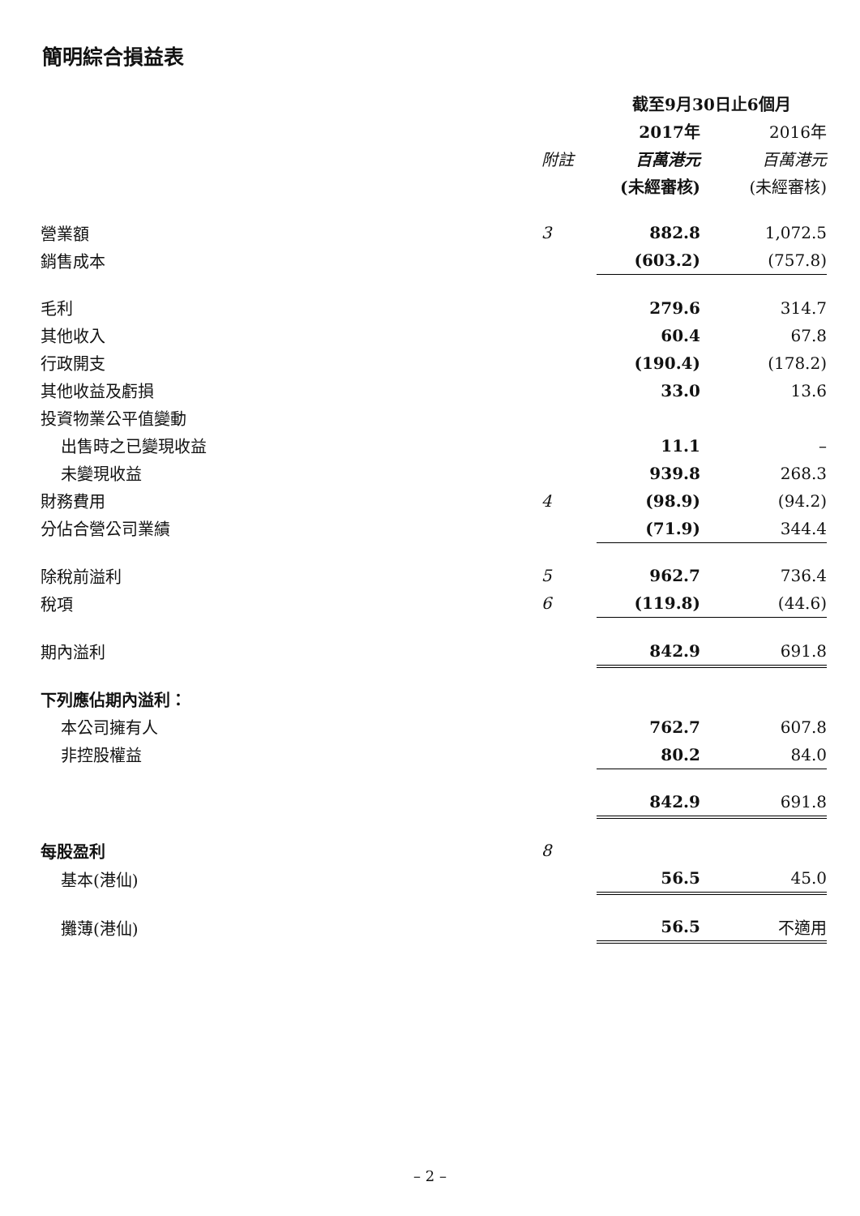簡明綜合損益表
| | | 截至9月30日止6個月 | |
| | | 2017年 | 2016年 |
| | 附註 | 百萬港元 | 百萬港元 |
| | | (未經審核) | (未經審核) |
| 營業額 | 3 | 882.8 | 1,072.5 |
| 銷售成本 | | (603.2) | (757.8) |
| 毛利 | | 279.6 | 314.7 |
| 其他收入 | | 60.4 | 67.8 |
| 行政開支 | | (190.4) | (178.2) |
| 其他收益及虧損 | | 33.0 | 13.6 |
| 投資物業公平值變動 | | | |
| 出售時之已變現收益 | | 11.1 | – |
| 未變現收益 | | 939.8 | 268.3 |
| 財務費用 | 4 | (98.9) | (94.2) |
| 分佔合營公司業績 | | (71.9) | 344.4 |
| 除稅前溢利 | 5 | 962.7 | 736.4 |
| 稅項 | 6 | (119.8) | (44.6) |
| 期內溢利 | | 842.9 | 691.8 |
| 下列應佔期內溢利： | | | |
| 本公司擁有人 | | 762.7 | 607.8 |
| 非控股權益 | | 80.2 | 84.0 |
| | | 842.9 | 691.8 |
| 每股盈利 | 8 | | |
| 基本(港仙) | | 56.5 | 45.0 |
| 攤薄(港仙) | | 56.5 | 不適用 |
– 2 –